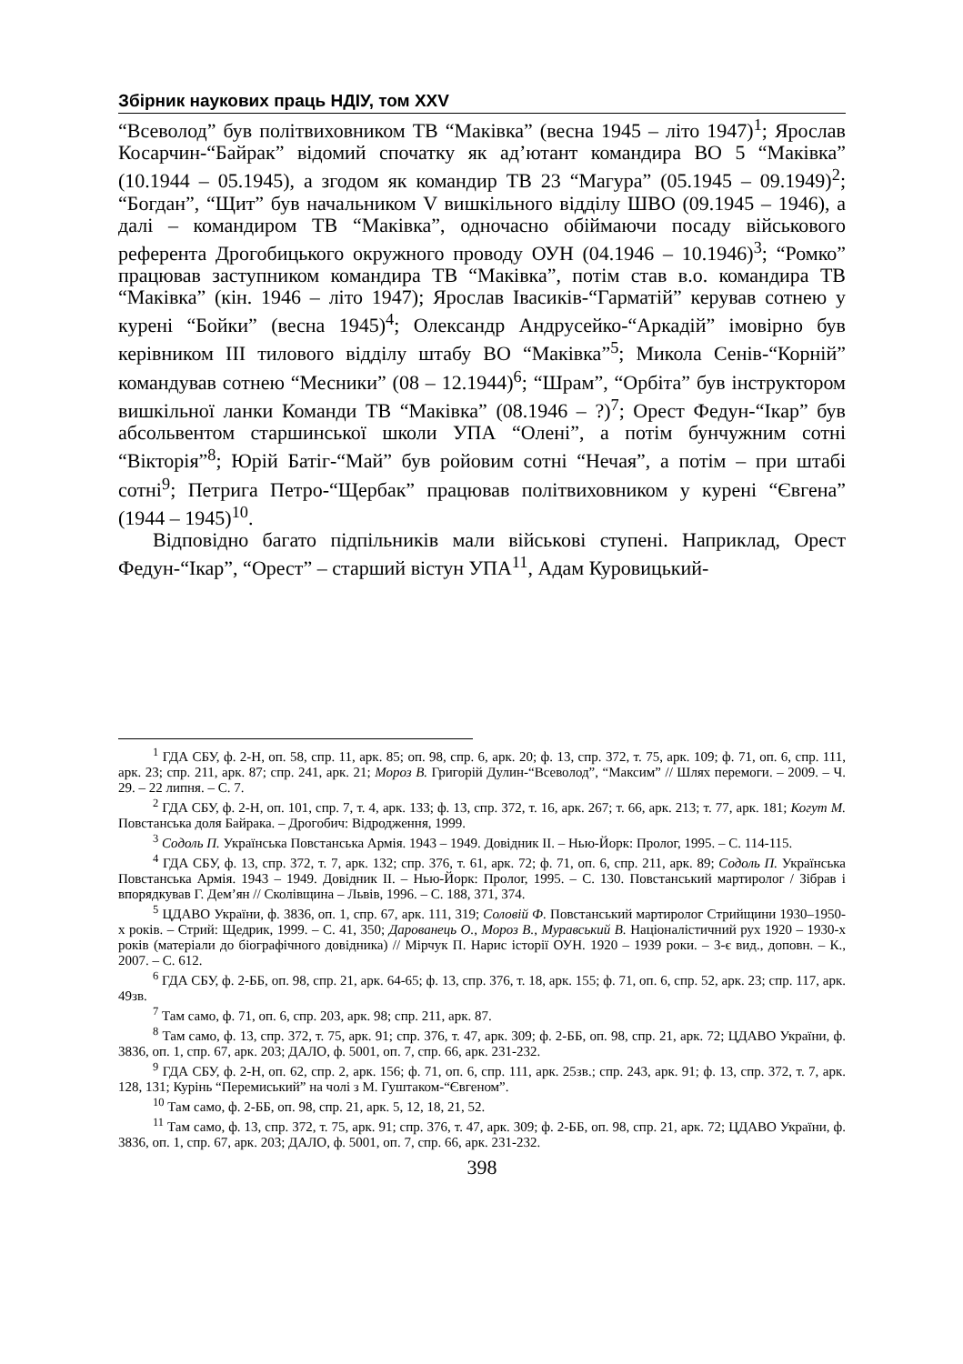Збірник наукових праць НДІУ, том XXV
“Всеволод” був політвиховником ТВ “Маківка” (весна 1945 – літо 1947)<sup>1</sup>; Ярослав Косарчин-“Байрак” відомий спочатку як ад’ютант командира ВО 5 “Маківка” (10.1944 – 05.1945), а згодом як командир ТВ 23 “Магура” (05.1945 – 09.1949)<sup>2</sup>; “Богдан”, “Щит” був начальником V вишкільного відділу ШВО (09.1945 – 1946), а далі – командиром ТВ “Маківка”, одночасно обіймаючи посаду військового референта Дрогобицького окружного проводу ОУН (04.1946 – 10.1946)<sup>3</sup>; “Ромко” працював заступником командира ТВ “Маківка”, потім став в.о. командира ТВ “Маківка” (кін. 1946 – літо 1947); Ярослав Івасиків-“Гарматій” керував сотнею у курені “Бойки” (весна 1945)<sup>4</sup>; Олександр Андрусейко-“Аркадій” імовірно був керівником ІІІ тилового відділу штабу ВО “Маківка”<sup>5</sup>; Микола Сенів-“Корній” командував сотнею “Месники” (08 – 12.1944)<sup>6</sup>; “Шрам”, “Орбіта” був інструктором вишкільної ланки Команди ТВ “Маківка” (08.1946 – ?)<sup>7</sup>; Орест Федун-“Ікар” був абсольвентом старшинської школи УПА “Олені”, а потім бунчужним сотні “Вікторія”<sup>8</sup>; Юрій Батіг-“Май” був ройовим сотні “Нечая”, а потім – при штабі сотні<sup>9</sup>; Петрига Петро-“Щербак” працював політвиховником у курені “Євгена” (1944 – 1945)<sup>10</sup>.
Відповідно багато підпільників мали військові ступені. Наприклад, Орест Федун-“Ікар”, “Орест” – старший вістун УПА<sup>11</sup>, Адам Куровицький-
<sup>1</sup> ГДА СБУ, ф. 2-Н, оп. 58, спр. 11, арк. 85; оп. 98, спр. 6, арк. 20; ф. 13, спр. 372, т. 75, арк. 109; ф. 71, оп. 6, спр. 111, арк. 23; спр. 211, арк. 87; спр. 241, арк. 21; Мороз В. Григорій Дулин-“Всеволод”, “Максим” // Шлях перемоги. – 2009. – Ч. 29. – 22 липня. – С. 7.
<sup>2</sup> ГДА СБУ, ф. 2-Н, оп. 101, спр. 7, т. 4, арк. 133; ф. 13, спр. 372, т. 16, арк. 267; т. 66, арк. 213; т. 77, арк. 181; Когут М. Повстанська доля Байрака. – Дрогобич: Відродження, 1999.
<sup>3</sup> Содоль П. Українська Повстанська Армія. 1943 – 1949. Довідник ІІ. – Нью-Йорк: Пролог, 1995. – С. 114-115.
<sup>4</sup> ГДА СБУ, ф. 13, спр. 372, т. 7, арк. 132; спр. 376, т. 61, арк. 72; ф. 71, оп. 6, спр. 211, арк. 89; Содоль П. Українська Повстанська Армія. 1943 – 1949. Довідник ІІ. – Нью-Йорк: Пролог, 1995. – С. 130. Повстанський мартиролог / Зібрав і впорядкував Г. Дем’ян // Сколівщина – Львів, 1996. – С. 188, 371, 374.
<sup>5</sup> ЦДАВО України, ф. 3836, оп. 1, спр. 67, арк. 111, 319; Соловій Ф. Повстанський мартиролог Стрийщини 1930–1950-х років. – Стрий: Щедрик, 1999. – С. 41, 350; Дарованець О., Мороз В., Муравський В. Націоналістичний рух 1920 – 1930-х років (матеріали до біографічного довідника) // Мірчук П. Нарис історії ОУН. 1920 – 1939 роки. – 3-є вид., доповн. – К., 2007. – С. 612.
<sup>6</sup> ГДА СБУ, ф. 2-ББ, оп. 98, спр. 21, арк. 64-65; ф. 13, спр. 376, т. 18, арк. 155; ф. 71, оп. 6, спр. 52, арк. 23; спр. 117, арк. 49зв.
<sup>7</sup> Там само, ф. 71, оп. 6, спр. 203, арк. 98; спр. 211, арк. 87.
<sup>8</sup> Там само, ф. 13, спр. 372, т. 75, арк. 91; спр. 376, т. 47, арк. 309; ф. 2-ББ, оп. 98, спр. 21, арк. 72; ЦДАВО України, ф. 3836, оп. 1, спр. 67, арк. 203; ДАЛО, ф. 5001, оп. 7, спр. 66, арк. 231-232.
<sup>9</sup> ГДА СБУ, ф. 2-Н, оп. 62, спр. 2, арк. 156; ф. 71, оп. 6, спр. 111, арк. 25зв.; спр. 243, арк. 91; ф. 13, спр. 372, т. 7, арк. 128, 131; Курінь “Перемиський” на чолі з М. Гуштаком-“Євгеном”.
<sup>10</sup> Там само, ф. 2-ББ, оп. 98, спр. 21, арк. 5, 12, 18, 21, 52.
<sup>11</sup> Там само, ф. 13, спр. 372, т. 75, арк. 91; спр. 376, т. 47, арк. 309; ф. 2-ББ, оп. 98, спр. 21, арк. 72; ЦДАВО України, ф. 3836, оп. 1, спр. 67, арк. 203; ДАЛО, ф. 5001, оп. 7, спр. 66, арк. 231-232.
398